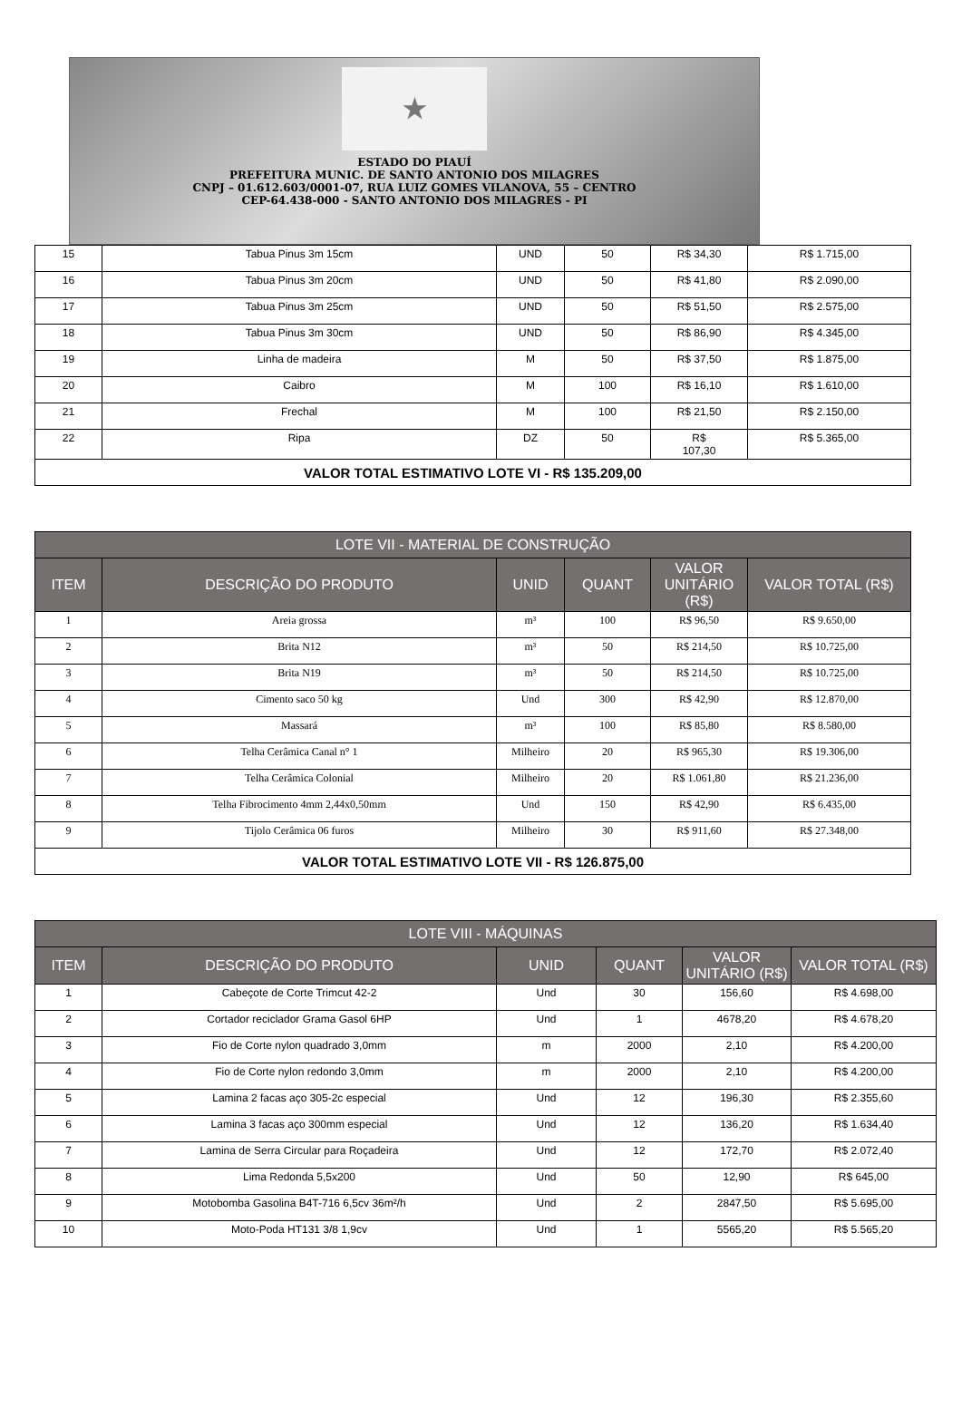★
ESTADO DO PIAUÍ
PREFEITURA MUNIC. DE SANTO ANTONIO DOS MILAGRES
CNPJ – 01.612.603/0001-07, RUA LUIZ GOMES VILANOVA, 55 – CENTRO
CEP-64.438-000 - SANTO ANTONIO DOS MILAGRES - PI
| 15 | Tabua Pinus 3m 15cm | UND | 50 | R$ 34,30 | R$ 1.715,00 |
| 16 | Tabua Pinus 3m 20cm | UND | 50 | R$ 41,80 | R$ 2.090,00 |
| 17 | Tabua Pinus 3m 25cm | UND | 50 | R$ 51,50 | R$ 2.575,00 |
| 18 | Tabua Pinus 3m 30cm | UND | 50 | R$ 86,90 | R$ 4.345,00 |
| 19 | Linha de madeira | M | 50 | R$ 37,50 | R$ 1.875,00 |
| 20 | Caibro | M | 100 | R$ 16,10 | R$ 1.610,00 |
| 21 | Frechal | M | 100 | R$ 21,50 | R$ 2.150,00 |
| 22 | Ripa | DZ | 50 | R$ 107,30 | R$ 5.365,00 |
| VALOR TOTAL ESTIMATIVO LOTE VI - R$ 135.209,00 | | | | | |
| LOTE VII - MATERIAL DE CONSTRUÇÃO | | | | | |
| --- | --- | --- | --- | --- | --- |
| ITEM | DESCRIÇÃO DO PRODUTO | UNID | QUANT | VALOR UNITÁRIO (R$) | VALOR TOTAL (R$) |
| 1 | Areia grossa | m³ | 100 | R$ 96,50 | R$ 9.650,00 |
| 2 | Brita N12 | m³ | 50 | R$ 214,50 | R$ 10.725,00 |
| 3 | Brita N19 | m³ | 50 | R$ 214,50 | R$ 10.725,00 |
| 4 | Cimento saco 50 kg | Und | 300 | R$ 42,90 | R$ 12.870,00 |
| 5 | Massará | m³ | 100 | R$ 85,80 | R$ 8.580,00 |
| 6 | Telha Cerâmica Canal n° 1 | Milheiro | 20 | R$ 965,30 | R$ 19.306,00 |
| 7 | Telha Cerâmica Colonial | Milheiro | 20 | R$ 1.061,80 | R$ 21.236,00 |
| 8 | Telha Fibrocimento 4mm 2,44x0,50mm | Und | 150 | R$ 42,90 | R$ 6.435,00 |
| 9 | Tijolo Cerâmica 06 furos | Milheiro | 30 | R$ 911,60 | R$ 27.348,00 |
| VALOR TOTAL ESTIMATIVO LOTE VII - R$ 126.875,00 | | | | | |
| LOTE VIII - MÁQUINAS | | | | | |
| --- | --- | --- | --- | --- | --- |
| ITEM | DESCRIÇÃO DO PRODUTO | UNID | QUANT | VALOR UNITÁRIO (R$) | VALOR TOTAL (R$) |
| 1 | Cabeçote de Corte Trimcut 42-2 | Und | 30 | 156,60 | R$ 4.698,00 |
| 2 | Cortador reciclador Grama Gasol 6HP | Und | 1 | 4678,20 | R$ 4.678,20 |
| 3 | Fio de Corte nylon quadrado 3,0mm | m | 2000 | 2,10 | R$ 4.200,00 |
| 4 | Fio de Corte nylon redondo 3,0mm | m | 2000 | 2,10 | R$ 4.200,00 |
| 5 | Lamina 2 facas aço 305-2c especial | Und | 12 | 196,30 | R$ 2.355,60 |
| 6 | Lamina 3 facas aço 300mm especial | Und | 12 | 136,20 | R$ 1.634,40 |
| 7 | Lamina de Serra Circular para Roçadeira | Und | 12 | 172,70 | R$ 2.072,40 |
| 8 | Lima Redonda 5,5x200 | Und | 50 | 12,90 | R$ 645,00 |
| 9 | Motobomba Gasolina B4T-716 6,5cv 36m²/h | Und | 2 | 2847,50 | R$ 5.695,00 |
| 10 | Moto-Poda HT131 3/8 1,9cv | Und | 1 | 5565,20 | R$ 5.565,20 |